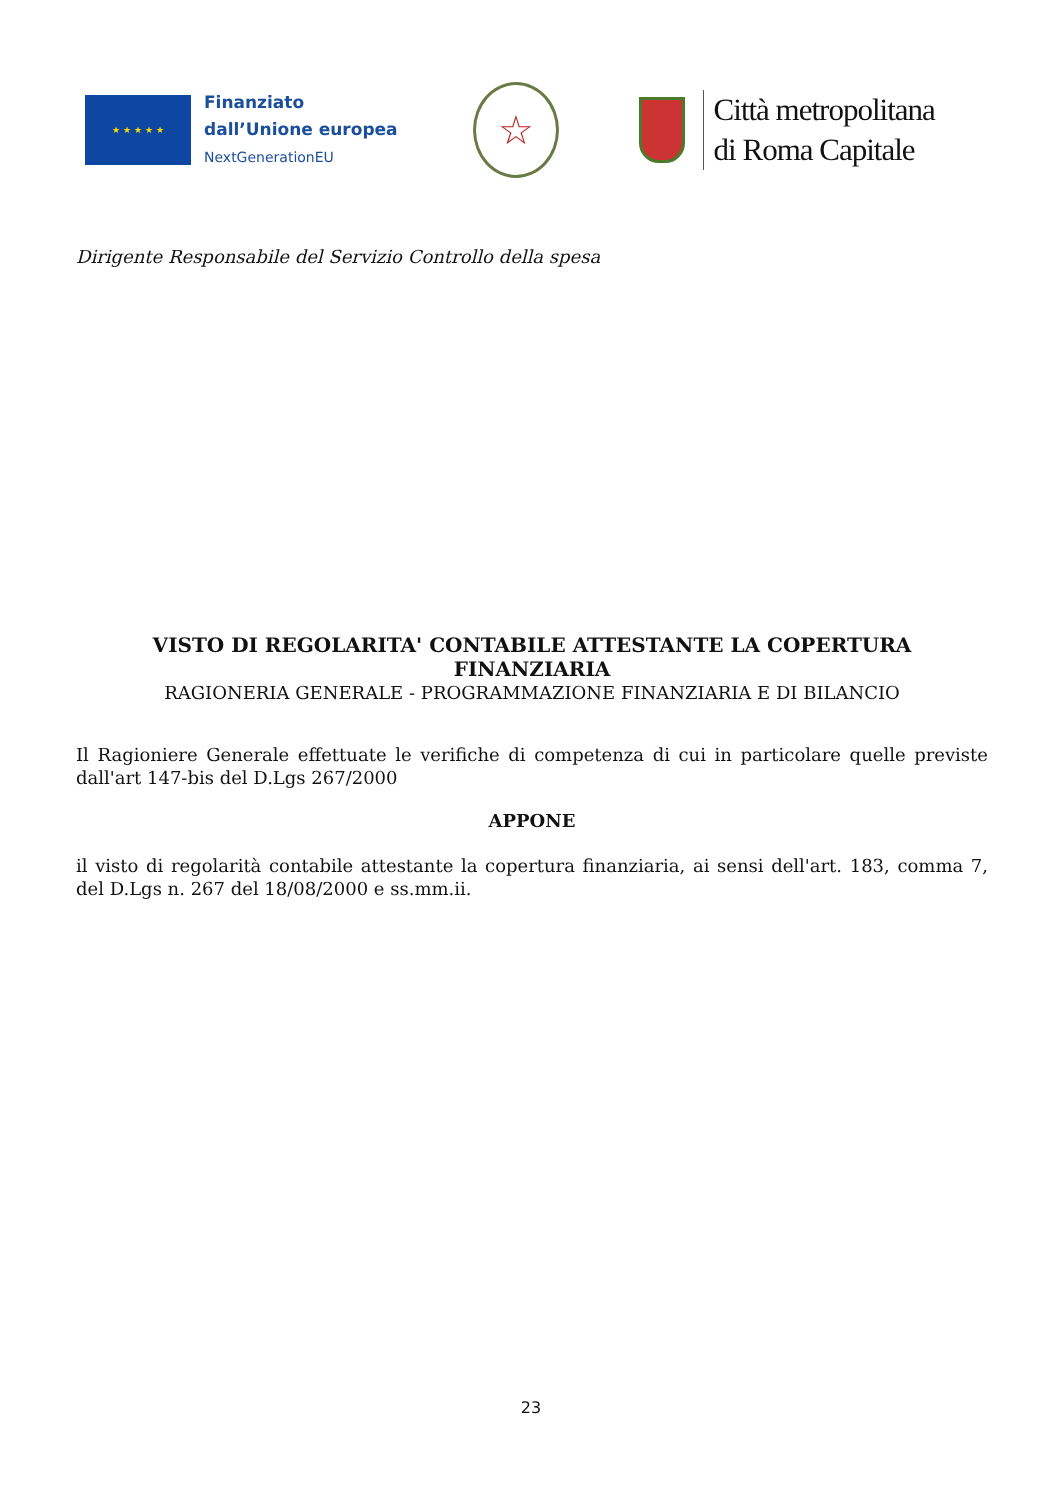★ ★ ★ ★ ★
Finanziato
dall’Unione europea
NextGenerationEU
☆
Città metropolitana
di Roma Capitale
Dirigente Responsabile del Servizio Controllo della spesa
VISTO DI REGOLARITA' CONTABILE ATTESTANTE LA COPERTURA FINANZIARIA
RAGIONERIA GENERALE - PROGRAMMAZIONE FINANZIARIA E DI BILANCIO
Il Ragioniere Generale effettuate le verifiche di competenza di cui in particolare quelle previste dall'art 147-bis del D.Lgs 267/2000
APPONE
il visto di regolarità contabile attestante la copertura finanziaria, ai sensi dell'art. 183, comma 7, del D.Lgs n. 267 del 18/08/2000 e ss.mm.ii.
23